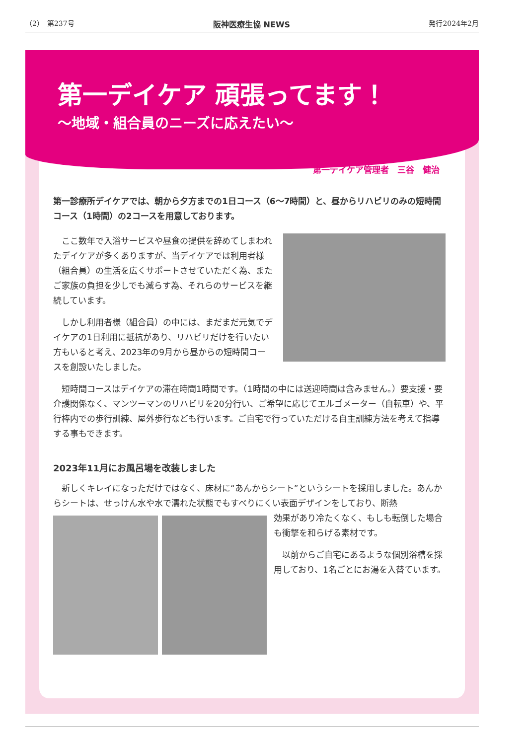（2）　第237号 阪神医療生協 NEWS 発行2024年2月
第一デイケア 頑張ってます！
～地域・組合員のニーズに応えたい～
第一デイケア管理者　三谷　健治
第一診療所デイケアでは、朝から夕方までの1日コース（6～7時間）と、昼からリハビリのみの短時間コース（1時間）の2コースを用意しております。
　ここ数年で入浴サービスや昼食の提供を辞めてしまわれたデイケアが多くありますが、当デイケアでは利用者様（組合員）の生活を広くサポートさせていただく為、またご家族の負担を少しでも減らす為、それらのサービスを継続しています。
　しかし利用者様（組合員）の中には、まだまだ元気でデイケアの1日利用に抵抗があり、リハビリだけを行いたい方もいると考え、2023年の9月から昼からの短時間コースを創設いたしました。
　短時間コースはデイケアの滞在時間1時間です。（1時間の中には送迎時間は含みません。）要支援・要介護関係なく、マンツーマンのリハビリを20分行い、ご希望に応じてエルゴメーター（自転車）や、平行棒内での歩行訓練、屋外歩行なども行います。ご自宅で行っていただける自主訓練方法を考えて指導する事もできます。
2023年11月にお風呂場を改装しました
　新しくキレイになっただけではなく、床材に“あんからシート”というシートを採用しました。あんからシートは、せっけん水や水で濡れた状態でもすべりにくい表面デザインをしており、断熱
効果があり冷たくなく、もしも転倒した場合も衝撃を和らげる素材です。
　以前からご自宅にあるような個別浴槽を採用しており、1名ごとにお湯を入替ています。